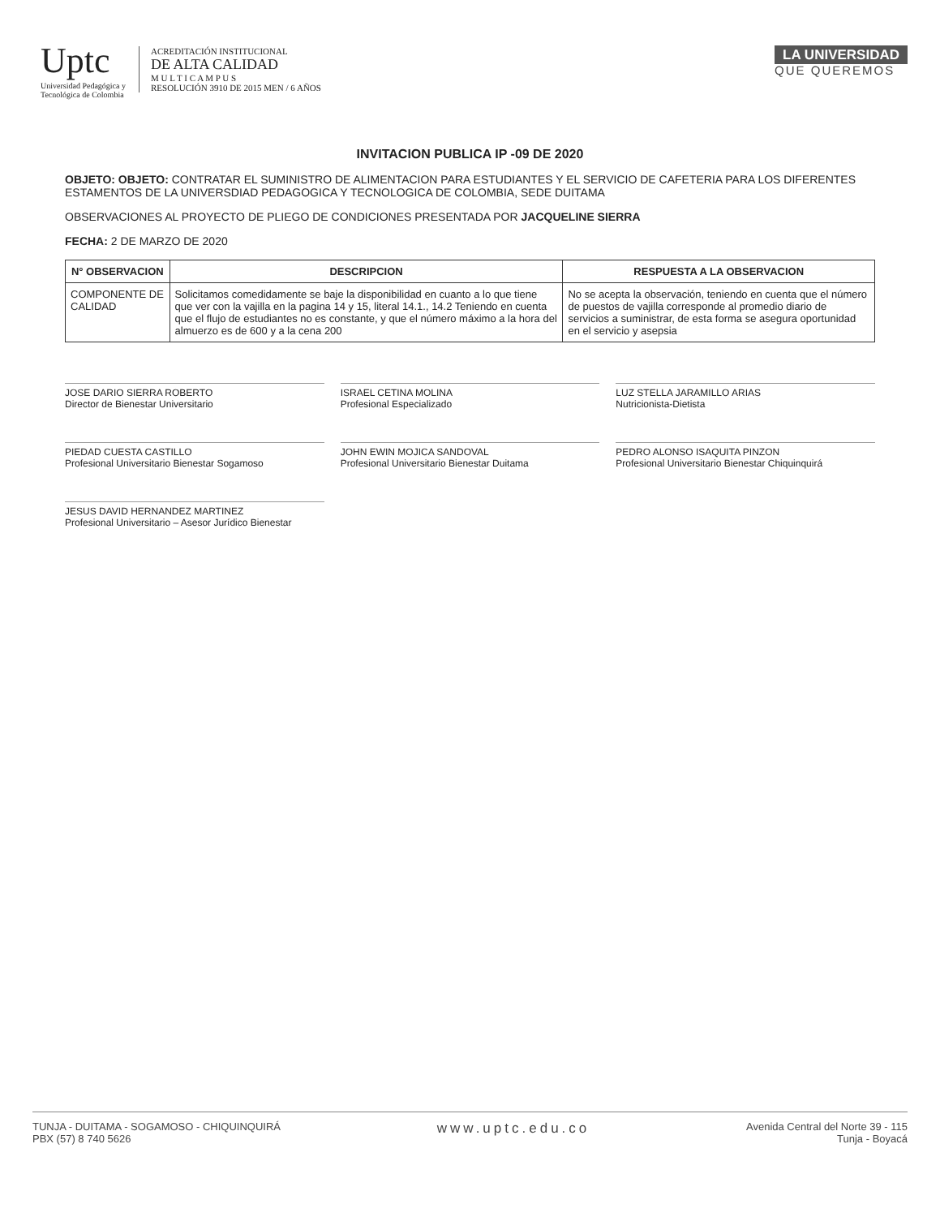Uptc
Universidad Pedagógica y
Tecnológica de Colombia
ACREDITACIÓN INSTITUCIONAL
DE ALTA CALIDAD
M U L T I C A M P U S
RESOLUCIÓN 3910 DE 2015 MEN / 6 AÑOS
LA UNIVERSIDAD
QUE QUEREMOS
INVITACION PUBLICA IP -09 DE 2020
OBJETO: OBJETO: CONTRATAR EL SUMINISTRO DE ALIMENTACION PARA ESTUDIANTES Y EL SERVICIO DE CAFETERIA PARA LOS DIFERENTES ESTAMENTOS DE LA UNIVERSDIAD PEDAGOGICA Y TECNOLOGICA DE COLOMBIA, SEDE DUITAMA
OBSERVACIONES AL PROYECTO DE PLIEGO DE CONDICIONES PRESENTADA POR JACQUELINE SIERRA
FECHA: 2 DE MARZO DE 2020
| N° OBSERVACION | DESCRIPCION | RESPUESTA A LA OBSERVACION |
| --- | --- | --- |
| COMPONENTE DE CALIDAD | Solicitamos comedidamente se baje la disponibilidad en cuanto a lo que tiene que ver con la vajilla en la pagina 14 y 15, literal 14.1., 14.2 Teniendo en cuenta que el flujo de estudiantes no es constante, y que el número máximo a la hora del almuerzo es de 600 y a la cena 200 | No se acepta la observación, teniendo en cuenta que el número de puestos de vajilla corresponde al promedio diario de servicios a suministrar, de esta forma se asegura oportunidad en el servicio y asepsia |
JOSE DARIO SIERRA ROBERTO
Director de Bienestar Universitario
ISRAEL CETINA MOLINA
Profesional Especializado
LUZ STELLA JARAMILLO ARIAS
Nutricionista-Dietista
PIEDAD CUESTA CASTILLO
Profesional Universitario Bienestar Sogamoso
JOHN EWIN MOJICA SANDOVAL
Profesional Universitario Bienestar Duitama
PEDRO ALONSO ISAQUITA PINZON
Profesional Universitario Bienestar Chiquinquirá
JESUS DAVID HERNANDEZ MARTINEZ
Profesional Universitario – Asesor Jurídico Bienestar
TUNJA - DUITAMA - SOGAMOSO - CHIQUINQUIRÁ
PBX (57) 8 740 5626
www.uptc.edu.co
Avenida Central del Norte 39 - 115
Tunja - Boyacá